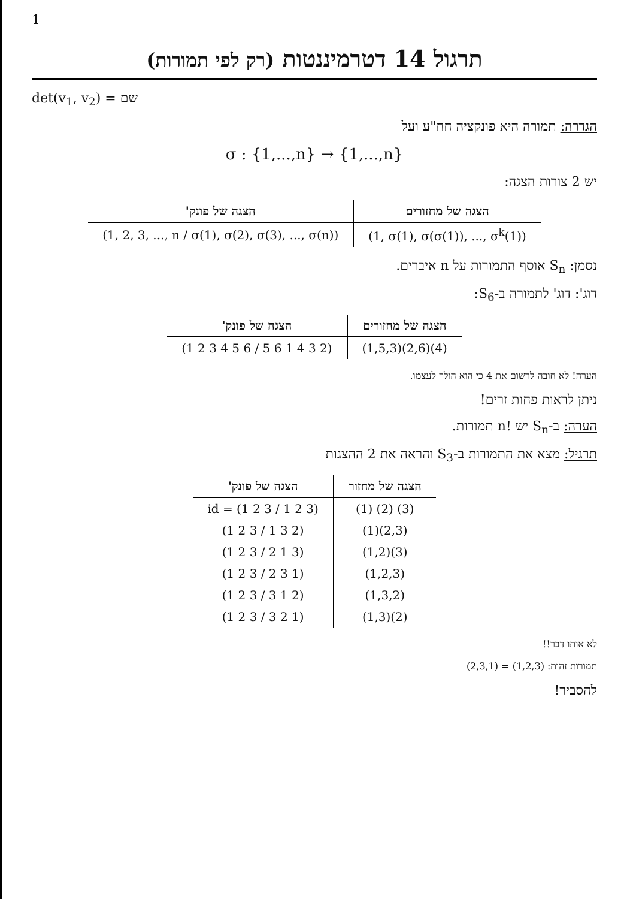1
תרגול 14 דטרמיננטות (רק לפי תמורות)
det(v<sub>1</sub>, v<sub>2</sub>) = שם
הגדרה: תמורה היא פונקציה חח"ע ועל
σ : {1,...,n} → {1,...,n}
יש 2 צורות הצגה:
| הצגה של מחזורים | הצגה של פונק' |
| --- | --- |
| (1, σ(1), σ(σ(1)), ..., σ<sup>k</sup>(1)) | (1, 2, 3, ..., n / σ(1), σ(2), σ(3), ..., σ(n)) |
נסמן: S<sub>n</sub> אוסף התמורות על n איברים.
דוג': דוג' לתמורה ב-S<sub>6</sub>:
| הצגה של מחזורים | הצגה של פונק' |
| --- | --- |
| (1,5,3)(2,6)(4) | (1 2 3 4 5 6 / 5 6 1 4 3 2) |
הערה! לא חובה לרשום את 4 כי הוא הולך לעצמו.
ניתן לראות פחות זרים!
הערה: ב-S<sub>n</sub> יש !n תמורות.
תרגיל: מצא את התמורות ב-S<sub>3</sub> והראה את 2 ההצגות
| הצגה של מחזור | הצגה של פונק' |
| --- | --- |
| (1) (2) (3) | id = (1 2 3 / 1 2 3) |
| (1)(2,3) | (1 2 3 / 1 3 2) |
| (1,2)(3) | (1 2 3 / 2 1 3) |
| (1,2,3) | (1 2 3 / 2 3 1) |
| (1,3,2) | (1 2 3 / 3 1 2) |
| (1,3)(2) | (1 2 3 / 3 2 1) |
לא אותו דבר!!
תמורות זהות: (1,2,3) = (2,3,1)
להסביר!